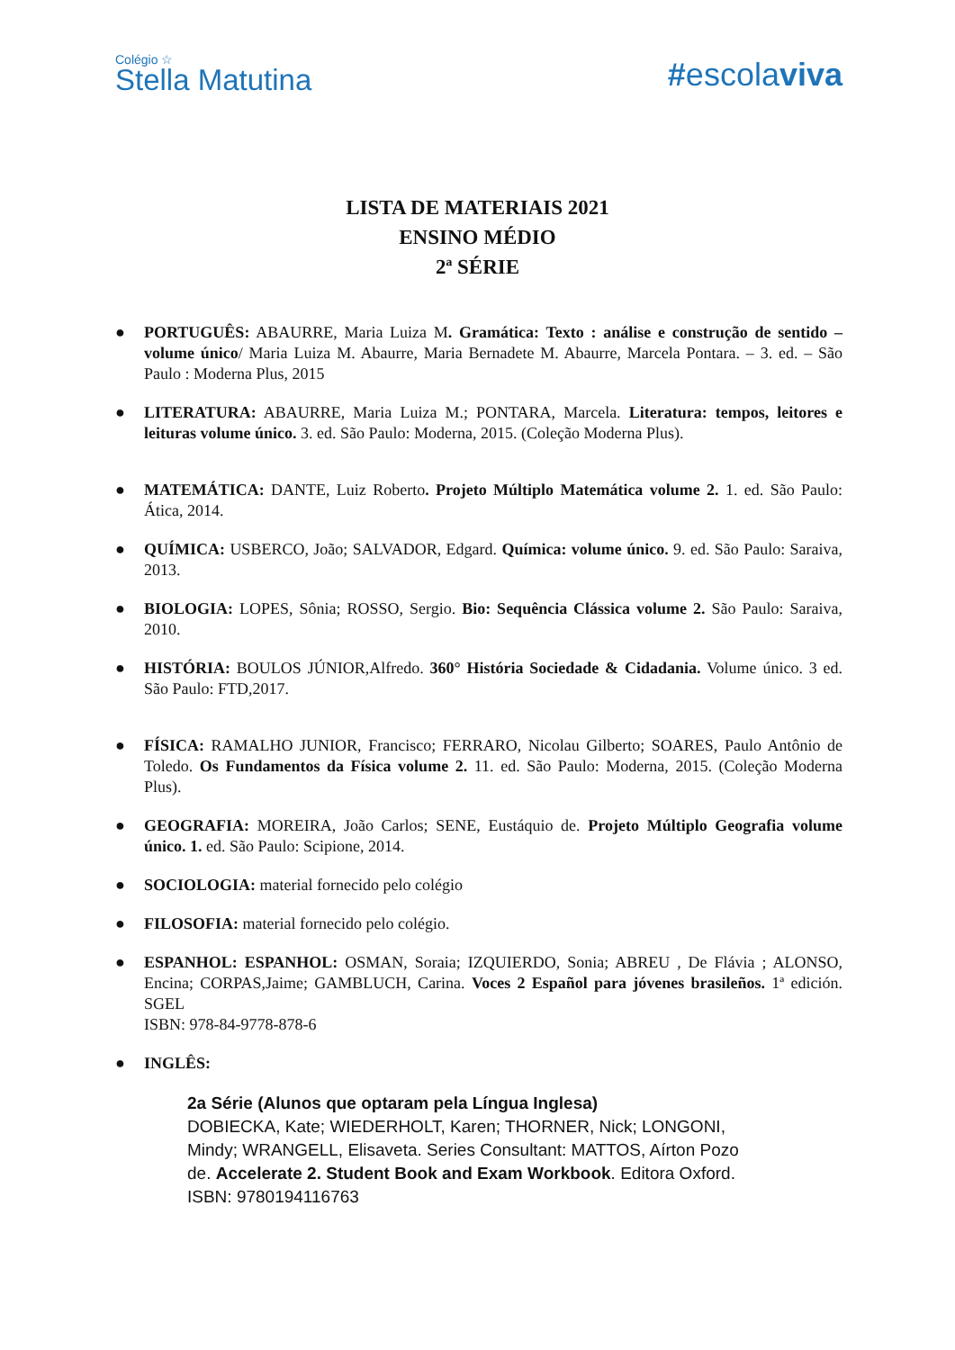Colégio ☆
Stella Matutina
#escolaviva
LISTA DE MATERIAIS 2021
ENSINO MÉDIO
2ª SÉRIE
● PORTUGUÊS: ABAURRE, Maria Luiza M. Gramática: Texto : análise e construção de sentido – volume único/ Maria Luiza M. Abaurre, Maria Bernadete M. Abaurre, Marcela Pontara. – 3. ed. – São Paulo : Moderna Plus, 2015
● LITERATURA: ABAURRE, Maria Luiza M.; PONTARA, Marcela. Literatura: tempos, leitores e leituras volume único. 3. ed. São Paulo: Moderna, 2015. (Coleção Moderna Plus).
● MATEMÁTICA: DANTE, Luiz Roberto. Projeto Múltiplo Matemática volume 2. 1. ed. São Paulo: Ática, 2014.
● QUÍMICA: USBERCO, João; SALVADOR, Edgard. Química: volume único. 9. ed. São Paulo: Saraiva, 2013.
● BIOLOGIA: LOPES, Sônia; ROSSO, Sergio. Bio: Sequência Clássica volume 2. São Paulo: Saraiva, 2010.
● HISTÓRIA: BOULOS JÚNIOR,Alfredo. 360° História Sociedade & Cidadania. Volume único. 3 ed. São Paulo: FTD,2017.
● FÍSICA: RAMALHO JUNIOR, Francisco; FERRARO, Nicolau Gilberto; SOARES, Paulo Antônio de Toledo. Os Fundamentos da Física volume 2. 11. ed. São Paulo: Moderna, 2015. (Coleção Moderna Plus).
● GEOGRAFIA: MOREIRA, João Carlos; SENE, Eustáquio de. Projeto Múltiplo Geografia volume único. 1. ed. São Paulo: Scipione, 2014.
● SOCIOLOGIA: material fornecido pelo colégio
● FILOSOFIA: material fornecido pelo colégio.
● ESPANHOL: ESPANHOL: OSMAN, Soraia; IZQUIERDO, Sonia; ABREU , De Flávia ; ALONSO, Encina; CORPAS,Jaime; GAMBLUCH, Carina. Voces 2 Español para jóvenes brasileños. 1ª edición. SGEL
ISBN: 978-84-9778-878-6
● INGLÊS:
2a Série (Alunos que optaram pela Língua Inglesa)
DOBIECKA, Kate; WIEDERHOLT, Karen; THORNER, Nick; LONGONI, Mindy; WRANGELL, Elisaveta. Series Consultant: MATTOS, Aírton Pozo de. Accelerate 2. Student Book and Exam Workbook. Editora Oxford. ISBN: 9780194116763